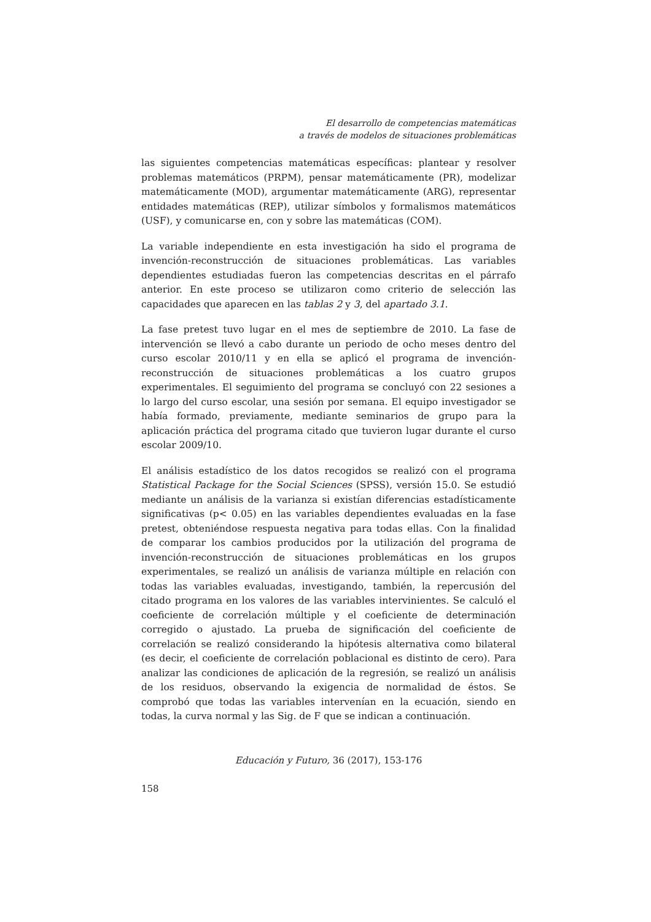El desarrollo de competencias matemáticas
a través de modelos de situaciones problemáticas
las siguientes competencias matemáticas específicas: plantear y resolver problemas matemáticos (PRPM), pensar matemáticamente (PR), modelizar matemáticamente (MOD), argumentar matemáticamente (ARG), representar entidades matemáticas (REP), utilizar símbolos y formalismos matemáticos (USF), y comunicarse en, con y sobre las matemáticas (COM).
La variable independiente en esta investigación ha sido el programa de invención-reconstrucción de situaciones problemáticas. Las variables dependientes estudiadas fueron las competencias descritas en el párrafo anterior. En este proceso se utilizaron como criterio de selección las capacidades que aparecen en las tablas 2 y 3, del apartado 3.1.
La fase pretest tuvo lugar en el mes de septiembre de 2010. La fase de intervención se llevó a cabo durante un periodo de ocho meses dentro del curso escolar 2010/11 y en ella se aplicó el programa de invención-reconstrucción de situaciones problemáticas a los cuatro grupos experimentales. El seguimiento del programa se concluyó con 22 sesiones a lo largo del curso escolar, una sesión por semana. El equipo investigador se había formado, previamente, mediante seminarios de grupo para la aplicación práctica del programa citado que tuvieron lugar durante el curso escolar 2009/10.
El análisis estadístico de los datos recogidos se realizó con el programa Statistical Package for the Social Sciences (SPSS), versión 15.0. Se estudió mediante un análisis de la varianza si existían diferencias estadísticamente significativas (p< 0.05) en las variables dependientes evaluadas en la fase pretest, obteniéndose respuesta negativa para todas ellas. Con la finalidad de comparar los cambios producidos por la utilización del programa de invención-reconstrucción de situaciones problemáticas en los grupos experimentales, se realizó un análisis de varianza múltiple en relación con todas las variables evaluadas, investigando, también, la repercusión del citado programa en los valores de las variables intervinientes. Se calculó el coeficiente de correlación múltiple y el coeficiente de determinación corregido o ajustado. La prueba de significación del coeficiente de correlación se realizó considerando la hipótesis alternativa como bilateral (es decir, el coeficiente de correlación poblacional es distinto de cero). Para analizar las condiciones de aplicación de la regresión, se realizó un análisis de los residuos, observando la exigencia de normalidad de éstos. Se comprobó que todas las variables intervenían en la ecuación, siendo en todas, la curva normal y las Sig. de F que se indican a continuación.
Educación y Futuro, 36 (2017), 153-176
158